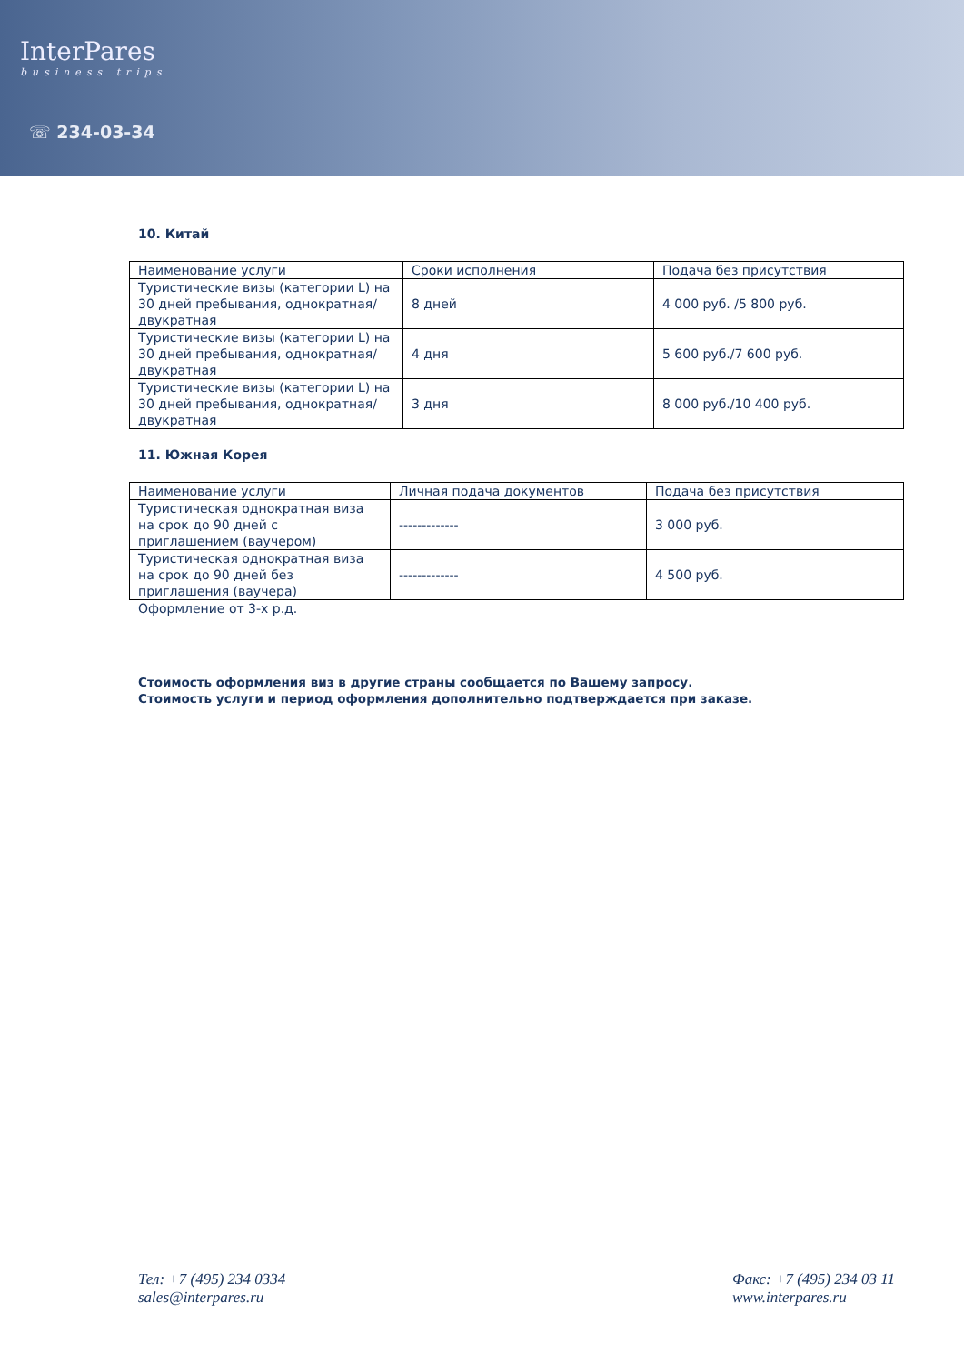InterPares
business trips
☏ 234-03-34
10. Китай
| Наименование услуги | Сроки исполнения | Подача без присутствия |
| --- | --- | --- |
| Туристические визы (категории L) на 30 дней пребывания, однократная/двукратная | 8 дней | 4 000 руб. /5 800 руб. |
| Туристические визы (категории L) на 30 дней пребывания, однократная/двукратная | 4 дня | 5 600 руб./7 600 руб. |
| Туристические визы (категории L) на 30 дней пребывания, однократная/двукратная | 3 дня | 8 000 руб./10 400 руб. |
11. Южная Корея
| Наименование услуги | Личная подача документов | Подача без присутствия |
| --- | --- | --- |
| Туристическая однократная виза на срок до 90 дней с приглашением (ваучером) | ------------- | 3 000 руб. |
| Туристическая однократная виза на срок до 90 дней без приглашения (ваучера) | ------------- | 4 500 руб. |
Оформление от 3-х р.д.
Стоимость оформления виз в другие страны сообщается по Вашему запросу.
Стоимость услуги и период оформления дополнительно подтверждается при заказе.
Тел: +7 (495) 234 0334
sales@interpares.ru
Факс: +7 (495) 234 03 11
www.interpares.ru